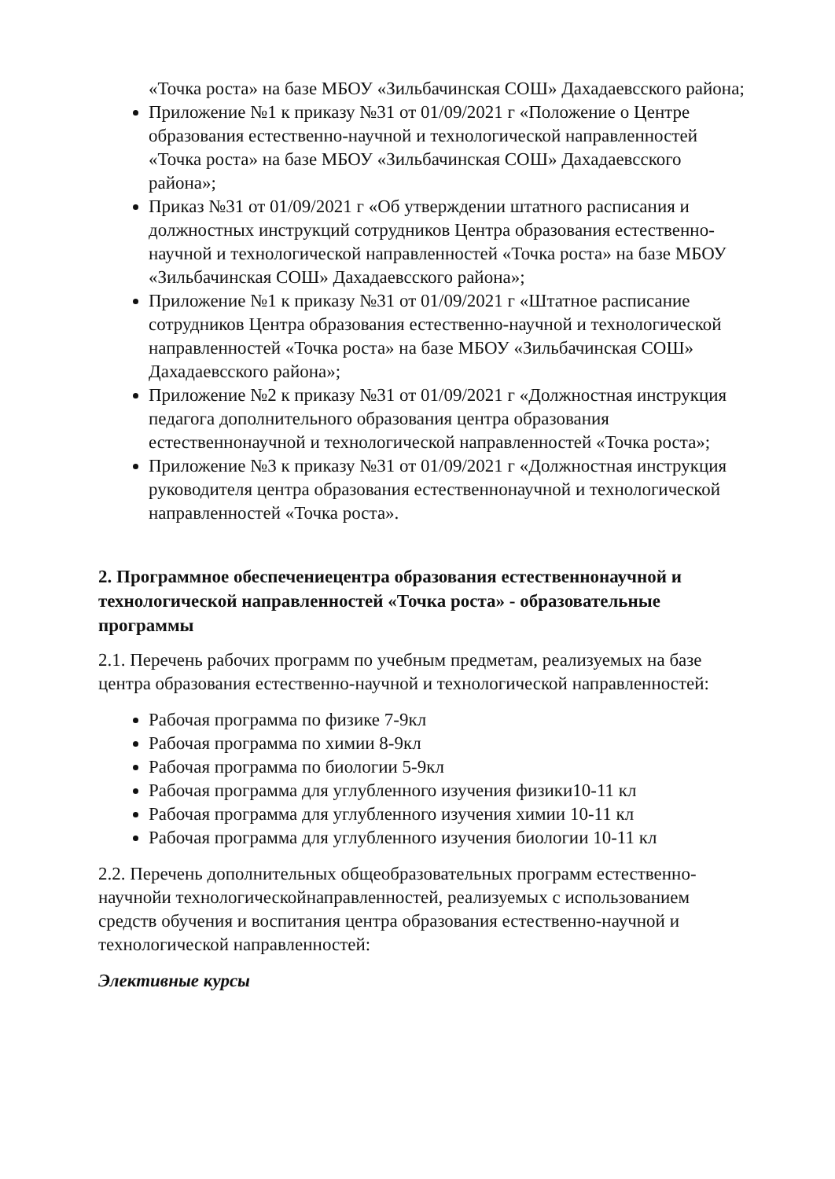«Точка роста» на базе МБОУ «Зильбачинская СОШ» Дахадаевсского района;
Приложение №1 к приказу №31 от 01/09/2021 г «Положение о Центре образования естественно-научной и технологической направленностей «Точка роста» на базе МБОУ «Зильбачинская СОШ» Дахадаевсского района»;
Приказ №31 от 01/09/2021 г «Об утверждении штатного расписания и должностных инструкций сотрудников Центра образования естественно-научной и технологической направленностей «Точка роста» на базе МБОУ «Зильбачинская СОШ» Дахадаевсского района»;
Приложение №1 к приказу №31 от 01/09/2021 г «Штатное расписание сотрудников Центра образования естественно-научной и технологической направленностей «Точка роста» на базе МБОУ «Зильбачинская СОШ» Дахадаевсского района»;
Приложение №2 к приказу №31 от 01/09/2021 г «Должностная инструкция педагога дополнительного образования центра образования естественнонаучной и технологической направленностей «Точка роста»;
Приложение №3 к приказу №31 от 01/09/2021 г «Должностная инструкция руководителя центра образования естественнонаучной и технологической направленностей «Точка роста».
2. Программное обеспечениецентра образования естественнонаучной и технологической направленностей «Точка роста» - образовательные программы
2.1. Перечень рабочих программ по учебным предметам, реализуемых на базе центра образования естественно-научной и технологической направленностей:
Рабочая программа по физике 7-9кл
Рабочая программа по химии 8-9кл
Рабочая программа по биологии 5-9кл
Рабочая программа для углубленного изучения физики10-11 кл
Рабочая программа для углубленного изучения химии 10-11 кл
Рабочая программа для углубленного изучения биологии 10-11 кл
2.2. Перечень дополнительных общеобразовательных программ естественно-научнойи технологическойнаправленностей, реализуемых с использованием средств обучения и воспитания центра образования естественно-научной и технологической направленностей:
Элективные курсы